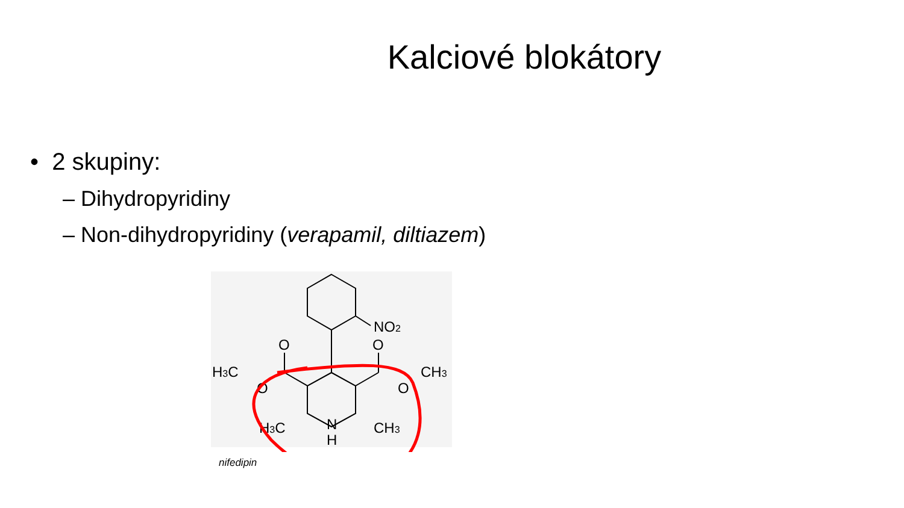Kalciové blokátory
• 2 skupiny:
– Dihydropyridiny
– Non-dihydropyridiny (verapamil, diltiazem)
NO2
O
O
H3C
CH3
O
O
H3C
CH3
N
H
nifedipin